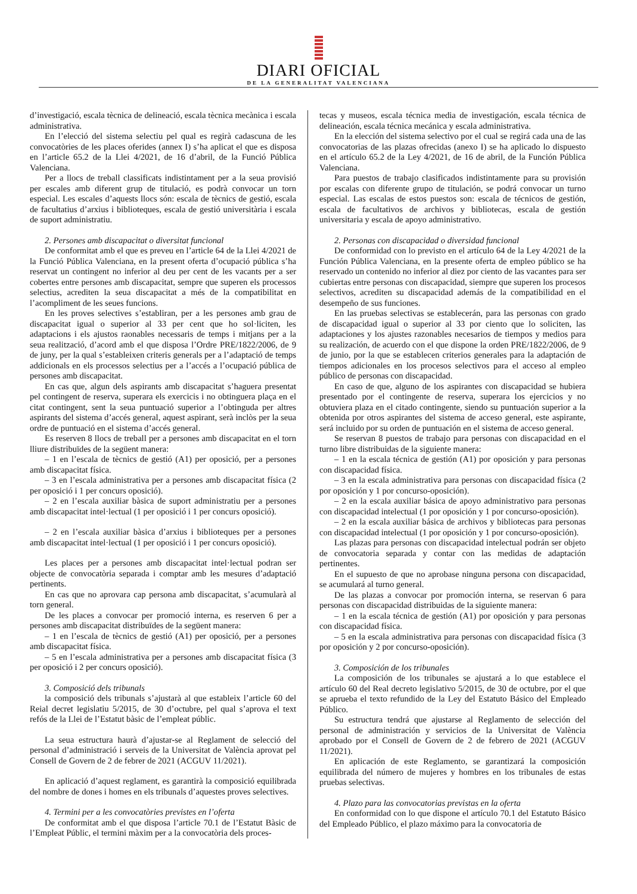DIARI OFICIAL
DE LA GENERALITAT VALENCIANA
d’investigació, escala tècnica de delineació, escala tècnica mecànica i escala administrativa.
En l’elecció del sistema selectiu pel qual es regirà cadascuna de les convocatòries de les places oferides (annex I) s’ha aplicat el que es disposa en l’article 65.2 de la Llei 4/2021, de 16 d’abril, de la Funció Pública Valenciana.
Per a llocs de treball classificats indistintament per a la seua provisió per escales amb diferent grup de titulació, es podrà convocar un torn especial. Les escales d’aquests llocs són: escala de tècnics de gestió, escala de facultatius d’arxius i biblioteques, escala de gestió universitària i escala de suport administratiu.
2. Persones amb discapacitat o diversitat funcional
De conformitat amb el que es preveu en l’article 64 de la Llei 4/2021 de la Funció Pública Valenciana, en la present oferta d’ocupació pública s’ha reservat un contingent no inferior al deu per cent de les vacants per a ser cobertes entre persones amb discapacitat, sempre que superen els processos selectius, acrediten la seua discapacitat a més de la compatibilitat en l’acompliment de les seues funcions.
En les proves selectives s’establiran, per a les persones amb grau de discapacitat igual o superior al 33 per cent que ho sol·liciten, les adaptacions i els ajustos raonables necessaris de temps i mitjans per a la seua realització, d’acord amb el que disposa l’Ordre PRE/1822/2006, de 9 de juny, per la qual s’estableixen criteris generals per a l’adaptació de temps addicionals en els processos selectius per a l’accés a l’ocupació pública de persones amb discapacitat.
En cas que, algun dels aspirants amb discapacitat s’haguera presentat pel contingent de reserva, superara els exercicis i no obtinguera plaça en el citat contingent, sent la seua puntuació superior a l’obtinguda per altres aspirants del sistema d’accés general, aquest aspirant, serà inclòs per la seua ordre de puntuació en el sistema d’accés general.
Es reserven 8 llocs de treball per a persones amb discapacitat en el torn lliure distribuïdes de la següent manera:
– 1 en l’escala de tècnics de gestió (A1) per oposició, per a persones amb discapacitat física.
– 3 en l’escala administrativa per a persones amb discapacitat física (2 per oposició i 1 per concurs oposició).
– 2 en l’escala auxiliar bàsica de suport administratiu per a persones amb discapacitat intel·lectual (1 per oposició i 1 per concurs oposició).
– 2 en l’escala auxiliar bàsica d’arxius i biblioteques per a persones amb discapacitat intel·lectual (1 per oposició i 1 per concurs oposició).
Les places per a persones amb discapacitat intel·lectual podran ser objecte de convocatòria separada i comptar amb les mesures d’adaptació pertinents.
En cas que no aprovara cap persona amb discapacitat, s’acumularà al torn general.
De les places a convocar per promoció interna, es reserven 6 per a persones amb discapacitat distribuïdes de la següent manera:
– 1 en l’escala de tècnics de gestió (A1) per oposició, per a persones amb discapacitat física.
– 5 en l’escala administrativa per a persones amb discapacitat física (3 per oposició i 2 per concurs oposició).
3. Composició dels tribunals
la composició dels tribunals s’ajustarà al que estableix l’article 60 del Reial decret legislatiu 5/2015, de 30 d’octubre, pel qual s’aprova el text refós de la Llei de l’Estatut bàsic de l’empleat públic.
La seua estructura haurà d’ajustar-se al Reglament de selecció del personal d’administració i serveis de la Universitat de València aprovat pel Consell de Govern de 2 de febrer de 2021 (ACGUV 11/2021).
En aplicació d’aquest reglament, es garantirà la composició equilibrada del nombre de dones i homes en els tribunals d’aquestes proves selectives.
4. Termini per a les convocatòries previstes en l’oferta
De conformitat amb el que disposa l’article 70.1 de l’Estatut Bàsic de l’Empleat Públic, el termini màxim per a la convocatòria dels proces-
tecas y museos, escala técnica media de investigación, escala técnica de delineación, escala técnica mecánica y escala administrativa.
En la elección del sistema selectivo por el cual se regirá cada una de las convocatorias de las plazas ofrecidas (anexo I) se ha aplicado lo dispuesto en el artículo 65.2 de la Ley 4/2021, de 16 de abril, de la Función Pública Valenciana.
Para puestos de trabajo clasificados indistintamente para su provisión por escalas con diferente grupo de titulación, se podrá convocar un turno especial. Las escalas de estos puestos son: escala de técnicos de gestión, escala de facultativos de archivos y bibliotecas, escala de gestión universitaria y escala de apoyo administrativo.
2. Personas con discapacidad o diversidad funcional
De conformidad con lo previsto en el artículo 64 de la Ley 4/2021 de la Función Pública Valenciana, en la presente oferta de empleo público se ha reservado un contenido no inferior al diez por ciento de las vacantes para ser cubiertas entre personas con discapacidad, siempre que superen los procesos selectivos, acrediten su discapacidad además de la compatibilidad en el desempeño de sus funciones.
En las pruebas selectivas se establecerán, para las personas con grado de discapacidad igual o superior al 33 por ciento que lo soliciten, las adaptaciones y los ajustes razonables necesarios de tiempos y medios para su realización, de acuerdo con el que dispone la orden PRE/1822/2006, de 9 de junio, por la que se establecen criterios generales para la adaptación de tiempos adicionales en los procesos selectivos para el acceso al empleo público de personas con discapacidad.
En caso de que, alguno de los aspirantes con discapacidad se hubiera presentado por el contingente de reserva, superara los ejercicios y no obtuviera plaza en el citado contingente, siendo su puntuación superior a la obtenida por otros aspirantes del sistema de acceso general, este aspirante, será incluido por su orden de puntuación en el sistema de acceso general.
Se reservan 8 puestos de trabajo para personas con discapacidad en el turno libre distribuidas de la siguiente manera:
– 1 en la escala técnica de gestión (A1) por oposición y para personas con discapacidad física.
– 3 en la escala administrativa para personas con discapacidad física (2 por oposición y 1 por concurso-oposición).
– 2 en la escala auxiliar básica de apoyo administrativo para personas con discapacidad intelectual (1 por oposición y 1 por concurso-oposición).
– 2 en la escala auxiliar básica de archivos y bibliotecas para personas con discapacidad intelectual (1 por oposición y 1 por concurso-oposición).
Las plazas para personas con discapacidad intelectual podrán ser objeto de convocatoria separada y contar con las medidas de adaptación pertinentes.
En el supuesto de que no aprobase ninguna persona con discapacidad, se acumulará al turno general.
De las plazas a convocar por promoción interna, se reservan 6 para personas con discapacidad distribuidas de la siguiente manera:
– 1 en la escala técnica de gestión (A1) por oposición y para personas con discapacidad física.
– 5 en la escala administrativa para personas con discapacidad física (3 por oposición y 2 por concurso-oposición).
3. Composición de los tribunales
La composición de los tribunales se ajustará a lo que establece el artículo 60 del Real decreto legislativo 5/2015, de 30 de octubre, por el que se aprueba el texto refundido de la Ley del Estatuto Básico del Empleado Público.
Su estructura tendrá que ajustarse al Reglamento de selección del personal de administración y servicios de la Universitat de València aprobado por el Consell de Govern de 2 de febrero de 2021 (ACGUV 11/2021).
En aplicación de este Reglamento, se garantizará la composición equilibrada del número de mujeres y hombres en los tribunales de estas pruebas selectivas.
4. Plazo para las convocatorias previstas en la oferta
En conformidad con lo que dispone el artículo 70.1 del Estatuto Básico del Empleado Público, el plazo máximo para la convocatoria de